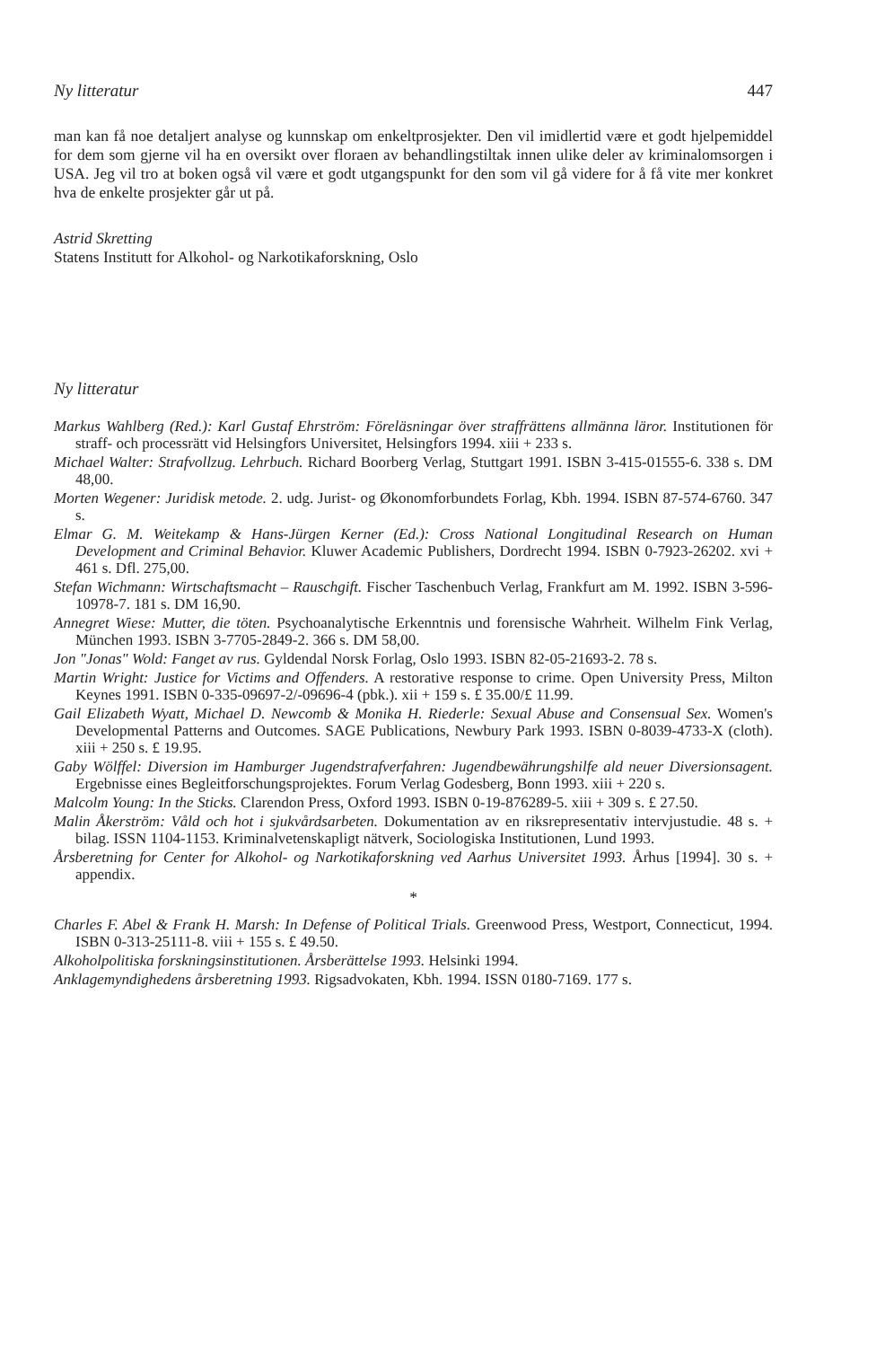Ny litteratur 447
man kan få noe detaljert analyse og kunnskap om enkeltprosjekter. Den vil imidlertid være et godt hjelpemiddel for dem som gjerne vil ha en oversikt over floraen av behandlingstiltak innen ulike deler av kriminalomsorgen i USA. Jeg vil tro at boken også vil være et godt utgangspunkt for den som vil gå videre for å få vite mer konkret hva de enkelte prosjekter går ut på.
Astrid Skretting
Statens Institutt for Alkohol- og Narkotikaforskning, Oslo
Ny litteratur
Markus Wahlberg (Red.): Karl Gustaf Ehrström: Föreläsningar över straffrättens allmänna läror. Institutionen för straff- och processrätt vid Helsingfors Universitet, Helsingfors 1994. xiii + 233 s.
Michael Walter: Strafvollzug. Lehrbuch. Richard Boorberg Verlag, Stuttgart 1991. ISBN 3-415-01555-6. 338 s. DM 48,00.
Morten Wegener: Juridisk metode. 2. udg. Jurist- og Økonomforbundets Forlag, Kbh. 1994. ISBN 87-574-6760. 347 s.
Elmar G. M. Weitekamp & Hans-Jürgen Kerner (Ed.): Cross National Longitudinal Research on Human Development and Criminal Behavior. Kluwer Academic Publishers, Dordrecht 1994. ISBN 0-7923-26202. xvi + 461 s. Dfl. 275,00.
Stefan Wichmann: Wirtschaftsmacht – Rauschgift. Fischer Taschenbuch Verlag, Frankfurt am M. 1992. ISBN 3-596-10978-7. 181 s. DM 16,90.
Annegret Wiese: Mutter, die töten. Psychoanalytische Erkenntnis und forensische Wahrheit. Wilhelm Fink Verlag, München 1993. ISBN 3-7705-2849-2. 366 s. DM 58,00.
Jon "Jonas" Wold: Fanget av rus. Gyldendal Norsk Forlag, Oslo 1993. ISBN 82-05-21693-2. 78 s.
Martin Wright: Justice for Victims and Offenders. A restorative response to crime. Open University Press, Milton Keynes 1991. ISBN 0-335-09697-2/-09696-4 (pbk.). xii + 159 s. £ 35.00/£ 11.99.
Gail Elizabeth Wyatt, Michael D. Newcomb & Monika H. Riederle: Sexual Abuse and Consensual Sex. Women's Developmental Patterns and Outcomes. SAGE Publications, Newbury Park 1993. ISBN 0-8039-4733-X (cloth). xiii + 250 s. £ 19.95.
Gaby Wölffel: Diversion im Hamburger Jugendstrafverfahren: Jugendbewährungshilfe ald neuer Diversionsagent. Ergebnisse eines Begleitforschungsprojektes. Forum Verlag Godesberg, Bonn 1993. xiii + 220 s.
Malcolm Young: In the Sticks. Clarendon Press, Oxford 1993. ISBN 0-19-876289-5. xiii + 309 s. £ 27.50.
Malin Åkerström: Våld och hot i sjukvårdsarbeten. Dokumentation av en riksrepresentativ intervjustudie. 48 s. + bilag. ISSN 1104-1153. Kriminalvetenskapligt nätverk, Sociologiska Institutionen, Lund 1993.
Årsberetning for Center for Alkohol- og Narkotikaforskning ved Aarhus Universitet 1993. Århus [1994]. 30 s. + appendix.
*
Charles F. Abel & Frank H. Marsh: In Defense of Political Trials. Greenwood Press, Westport, Connecticut, 1994. ISBN 0-313-25111-8. viii + 155 s. £ 49.50.
Alkoholpolitiska forskningsinstitutionen. Årsberättelse 1993. Helsinki 1994.
Anklagemyndighedens årsberetning 1993. Rigsadvokaten, Kbh. 1994. ISSN 0180-7169. 177 s.